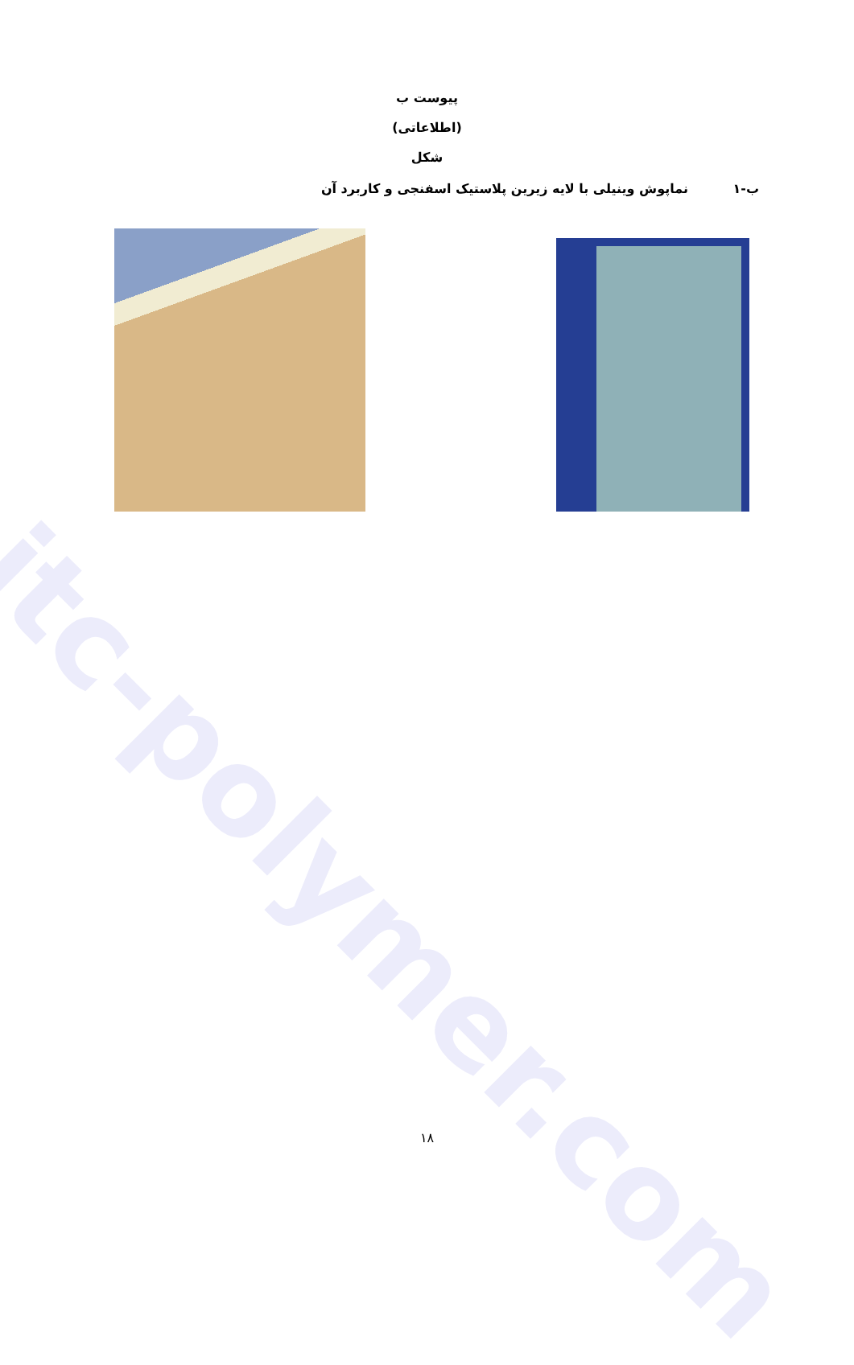itc-polymer.com
پیوست ب
(اطلاعاتی)
شکل
ب-۱ نماپوش وینیلی با لایه زیرین پلاستیک اسفنجی و کاربرد آن
۱۸